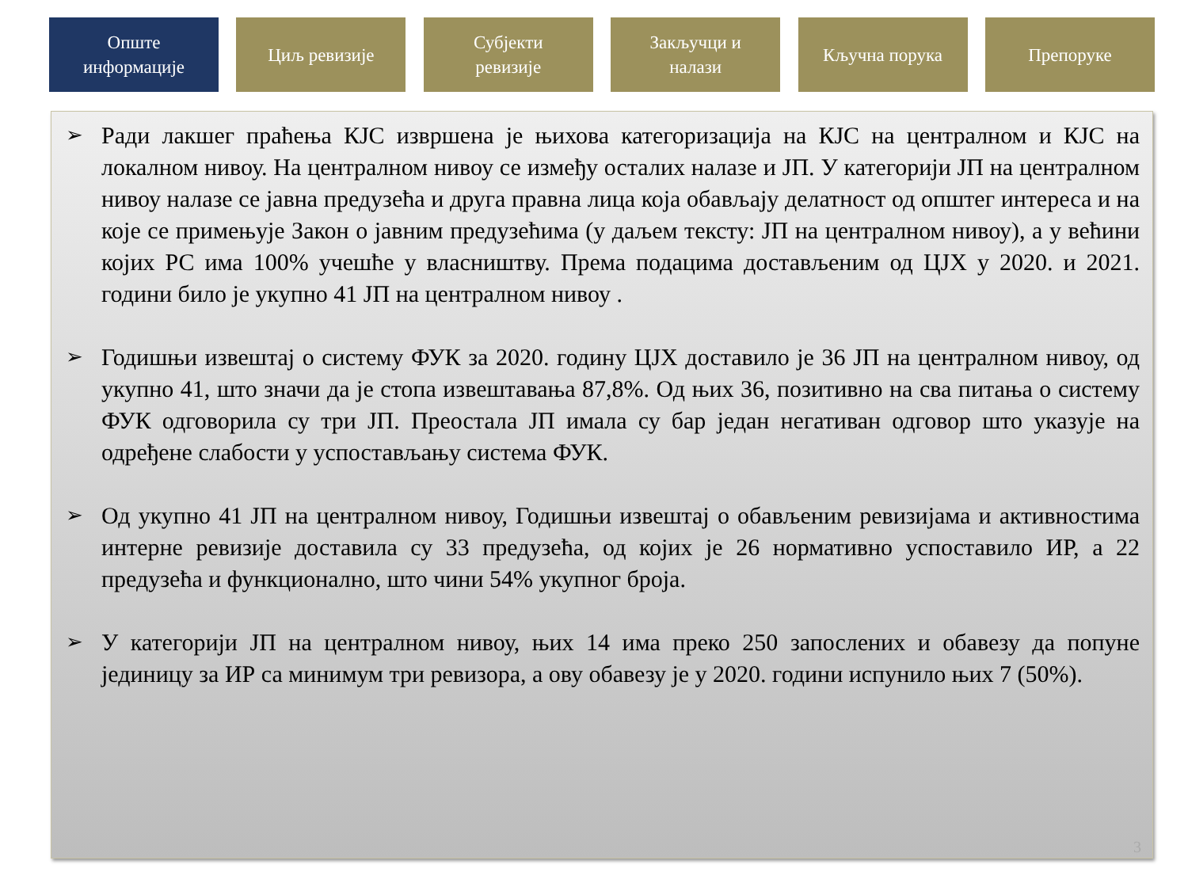Опште
информације
Циљ ревизије Субјекти
ревизије
Закључци и
налази
Кључна порука Препоруке
➢
Ради лакшег праћења КЈС извршена је њихова категоризација на КЈС на централном и КЈС на локалном нивоу. На централном нивоу се између осталих налазе и ЈП. У категорији ЈП на централном нивоу налазе се јавна предузећа и друга правна лица која обављају делатност од општег интереса и на које се примењује Закон о јавним предузећима (у даљем тексту: ЈП на централном нивоу), а у већини којих РС има 100% учешће у власништву. Према подацима достављеним од ЦЈХ у 2020. и 2021. години било је укупно 41 ЈП на централном нивоу .
➢
Годишњи извештај о систему ФУК за 2020. годину ЦЈХ доставило је 36 ЈП на централном нивоу, од укупно 41, што значи да је стопа извештавања 87,8%. Од њих 36, позитивно на сва питања о систему ФУК одговорила су три ЈП. Преостала ЈП имала су бар један негативан одговор што указује на одређене слабости у успостављању система ФУК.
➢
Од укупно 41 ЈП на централном нивоу, Годишњи извештај о обављеним ревизијама и активностима интерне ревизије доставила су 33 предузећа, од којих је 26 нормативно успоставило ИР, а 22 предузећа и функционално, што чини 54% укупног броја.
➢
У категорији ЈП на централном нивоу, њих 14 има преко 250 запослених и обавезу да попуне јединицу за ИР са минимум три ревизора, а ову обавезу је у 2020. години испунило њих 7 (50%).
3